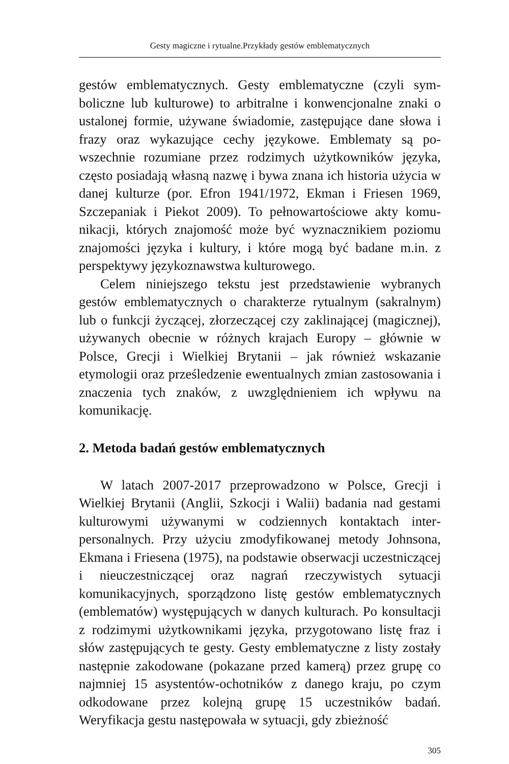Gesty magiczne i rytualne.Przykłady gestów emblematycznych
gestów emblematycznych. Gesty emblematyczne (czyli sym­boliczne lub kulturowe) to arbitralne i konwencjonalne znaki o ustalonej formie, używane świadomie, zastępujące dane sło­wa i frazy oraz wykazujące cechy językowe. Emblematy są po­wszechnie rozumiane przez rodzimych użytkowników języka, często posiadają własną nazwę i bywa znana ich historia użycia w danej kulturze (por. Efron 1941/1972, Ekman i Friesen 1969, Szczepaniak i Piekot 2009). To pełnowartościowe akty komu­nikacji, których znajomość może być wyznacznikiem pozio­mu znajomości języka i kultury, i które mogą być badane m.in. z perspektywy językoznawstwa kulturowego.
Celem niniejszego tekstu jest przedstawienie wybranych gestów emblematycznych o charakterze rytualnym (sakralnym) lub o funkcji życzącej, złorzeczącej czy zaklinającej (magicz­nej), używanych obecnie w różnych krajach Europy – głównie w Polsce, Grecji i Wielkiej Brytanii – jak również wskazanie etymologii oraz prześledzenie ewentualnych zmian zastosowa­nia i znaczenia tych znaków, z uwzględnieniem ich wpływu na komunikację.
2. Metoda badań gestów emblematycznych
W latach 2007-2017 przeprowadzono w Polsce, Grecji i Wielkiej Brytanii (Anglii, Szkocji i Walii) badania nad gesta­mi kulturowymi używanymi w codziennych kontaktach inter­personalnych. Przy użyciu zmodyfikowanej metody Johnsona, Ekmana i Friesena (1975), na podstawie obserwacji uczestni­czącej i nieuczestniczącej oraz nagrań rzeczywistych sytuacji komunikacyjnych, sporządzono listę gestów emblematycznych (emblematów) występujących w danych kulturach. Po konsul­tacji z rodzimymi użytkownikami języka, przygotowano listę fraz i słów zastępujących te gesty. Gesty emblematyczne z listy zostały następnie zakodowane (pokazane przed kamerą) przez grupę co najmniej 15 asystentów-ochotników z danego kraju, po czym odkodowane przez kolejną grupę 15 uczestników ba­dań. Weryfikacja gestu następowała w sytuacji, gdy zbieżność
305